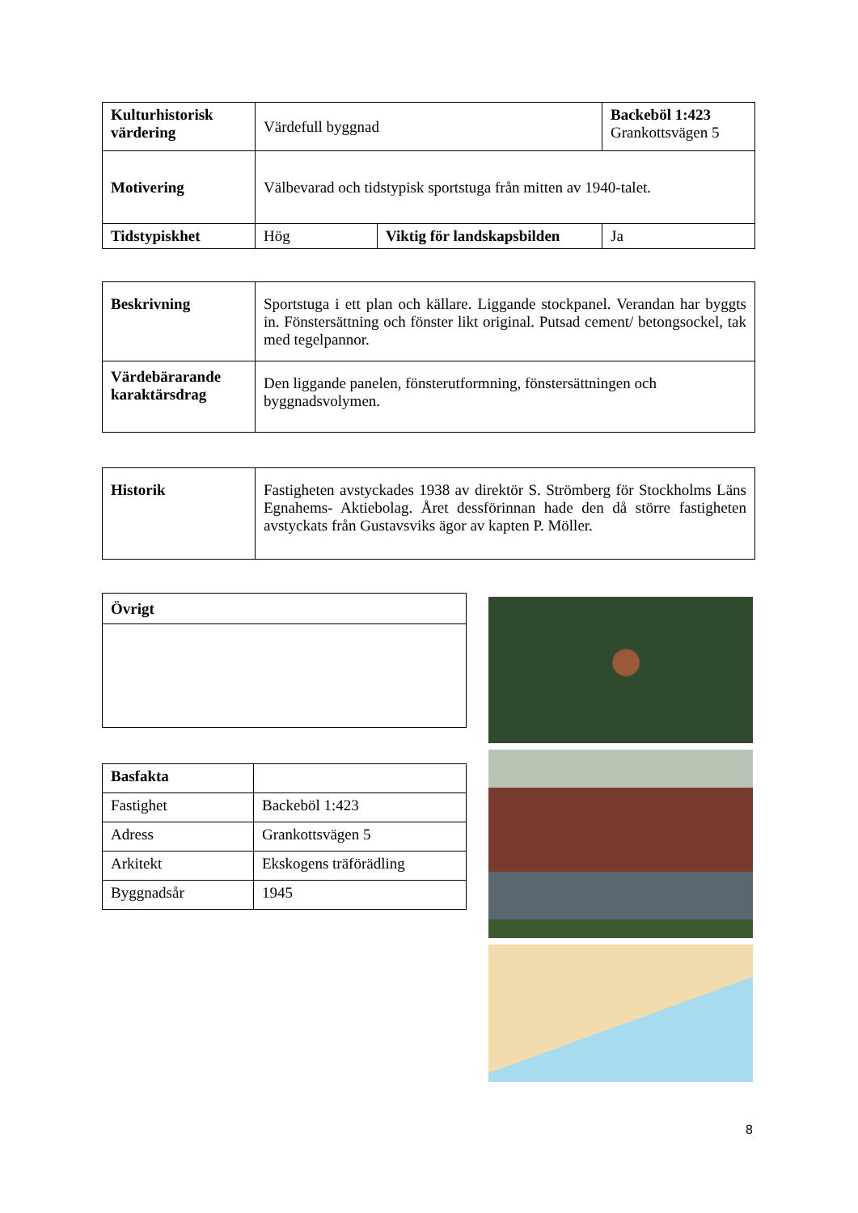| Kulturhistorisk värdering | Värdefull byggnad | | Backeböl 1:423 Grankottsvägen 5 |
| Motivering | Välbevarad och tidstypisk sportstuga från mitten av 1940-talet. | | |
| Tidstypiskhet | Hög | Viktig för landskapsbilden | Ja |
| Beskrivning | Sportstuga i ett plan och källare. Liggande stockpanel. Verandan har byggts in. Fönstersättning och fönster likt original. Putsad cement/ betongsockel, tak med tegelpannor. |
| Värdebärarande karaktärsdrag | Den liggande panelen, fönsterutformning, fönstersättningen och byggnadsvolymen. |
| Historik | Fastigheten avstyckades 1938 av direktör S. Strömberg för Stockholms Läns Egnahems- Aktiebolag. Året dessförinnan hade den då större fastigheten avstyckats från Gustavsviks ägor av kapten P. Möller. |
| Övrigt |
| Basfakta | |
| Fastighet | Backeböl 1:423 |
| Adress | Grankottsvägen 5 |
| Arkitekt | Ekskogens träförädling |
| Byggnadsår | 1945 |
8